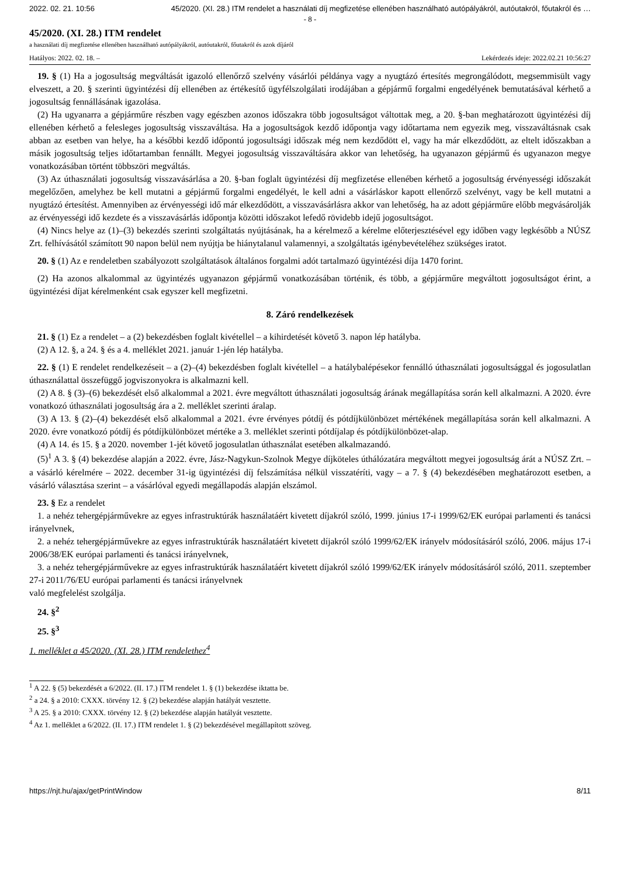2022. 02. 21. 10:56 45/2020. (XI. 28.) ITM rendelet a használati díj megfizetése ellenében használható autópályákról, autóutakról, főutakról és …
- 8 -
45/2020. (XI. 28.) ITM rendelet
a használati díj megfizetése ellenében használható autópályákról, autóutakról, főutakról és azok díjáról
Hatályos: 2022. 02. 18. – Lekérdezés ideje: 2022.02.21 10:56:27
19. § (1) Ha a jogosultság megváltását igazoló ellenőrző szelvény vásárlói példánya vagy a nyugtázó értesítés megrongálódott, megsemmisült vagy elveszett, a 20. § szerinti ügyintézési díj ellenében az értékesítő ügyfélszolgálati irodájában a gépjármű forgalmi engedélyének bemutatásával kérhető a jogosultság fennállásának igazolása.
(2) Ha ugyanarra a gépjárműre részben vagy egészben azonos időszakra több jogosultságot váltottak meg, a 20. §-ban meghatározott ügyintézési díj ellenében kérhető a felesleges jogosultság visszaváltása. Ha a jogosultságok kezdő időpontja vagy időtartama nem egyezik meg, visszaváltásnak csak abban az esetben van helye, ha a későbbi kezdő időpontú jogosultsági időszak még nem kezdődött el, vagy ha már elkezdődött, az eltelt időszakban a másik jogosultság teljes időtartamban fennállt. Megyei jogosultság visszaváltására akkor van lehetőség, ha ugyanazon gépjármű és ugyanazon megye vonatkozásában történt többszöri megváltás.
(3) Az úthasználati jogosultság visszavásárlása a 20. §-ban foglalt ügyintézési díj megfizetése ellenében kérhető a jogosultság érvényességi időszakát megelőzően, amelyhez be kell mutatni a gépjármű forgalmi engedélyét, le kell adni a vásárláskor kapott ellenőrző szelvényt, vagy be kell mutatni a nyugtázó értesítést. Amennyiben az érvényességi idő már elkezdődött, a visszavásárlásra akkor van lehetőség, ha az adott gépjárműre előbb megvásárolják az érvényességi idő kezdete és a visszavásárlás időpontja közötti időszakot lefedő rövidebb idejű jogosultságot.
(4) Nincs helye az (1)–(3) bekezdés szerinti szolgáltatás nyújtásának, ha a kérelmező a kérelme előterjesztésével egy időben vagy legkésőbb a NÚSZ Zrt. felhívásától számított 90 napon belül nem nyújtja be hiánytalanul valamennyi, a szolgáltatás igénybevételéhez szükséges iratot.
20. § (1) Az e rendeletben szabályozott szolgáltatások általános forgalmi adót tartalmazó ügyintézési díja 1470 forint.
(2) Ha azonos alkalommal az ügyintézés ugyanazon gépjármű vonatkozásában történik, és több, a gépjárműre megváltott jogosultságot érint, a ügyintézési díjat kérelmenként csak egyszer kell megfizetni.
8. Záró rendelkezések
21. § (1) Ez a rendelet – a (2) bekezdésben foglalt kivétellel – a kihirdetését követő 3. napon lép hatályba.
(2) A 12. §, a 24. § és a 4. melléklet 2021. január 1-jén lép hatályba.
22. § (1) E rendelet rendelkezéseit – a (2)–(4) bekezdésben foglalt kivétellel – a hatálybalépésekor fennálló úthasználati jogosultsággal és jogosulatlan úthasználattal összefüggő jogviszonyokra is alkalmazni kell.
(2) A 8. § (3)–(6) bekezdését első alkalommal a 2021. évre megváltott úthasználati jogosultság árának megállapítása során kell alkalmazni. A 2020. évre vonatkozó úthasználati jogosultság ára a 2. melléklet szerinti áralap.
(3) A 13. § (2)–(4) bekezdését első alkalommal a 2021. évre érvényes pótdíj és pótdíjkülönbözet mértékének megállapítása során kell alkalmazni. A 2020. évre vonatkozó pótdíj és pótdíjkülönbözet mértéke a 3. melléklet szerinti pótdíjalap és pótdíjkülönbözet-alap.
(4) A 14. és 15. § a 2020. november 1-jét követő jogosulatlan úthasználat esetében alkalmazandó.
(5)<sup>1</sup> A 3. § (4) bekezdése alapján a 2022. évre, Jász-Nagykun-Szolnok Megye díjköteles úthálózatára megváltott megyei jogosultság árát a NÚSZ Zrt. – a vásárló kérelmére – 2022. december 31-ig ügyintézési díj felszámítása nélkül visszatéríti, vagy – a 7. § (4) bekezdésében meghatározott esetben, a vásárló választása szerint – a vásárlóval egyedi megállapodás alapján elszámol.
23. § Ez a rendelet
1. a nehéz tehergépjárművekre az egyes infrastruktúrák használatáért kivetett díjakról szóló, 1999. június 17-i 1999/62/EK európai parlamenti és tanácsi irányelvnek,
2. a nehéz tehergépjárművekre az egyes infrastruktúrák használatáért kivetett díjakról szóló 1999/62/EK irányelv módosításáról szóló, 2006. május 17-i 2006/38/EK európai parlamenti és tanácsi irányelvnek,
3. a nehéz tehergépjárművekre az egyes infrastruktúrák használatáért kivetett díjakról szóló 1999/62/EK irányelv módosításáról szóló, 2011. szeptember 27-i 2011/76/EU európai parlamenti és tanácsi irányelvnek
való megfelelést szolgálja.
24. §<sup>2</sup>
25. §<sup>3</sup>
1. melléklet a 45/2020. (XI. 28.) ITM rendelethez<sup>4</sup>
<sup>1</sup> A 22. § (5) bekezdését a 6/2022. (II. 17.) ITM rendelet 1. § (1) bekezdése iktatta be.
<sup>2</sup> a 24. § a 2010: CXXX. törvény 12. § (2) bekezdése alapján hatályát vesztette.
<sup>3</sup> A 25. § a 2010: CXXX. törvény 12. § (2) bekezdése alapján hatályát vesztette.
<sup>4</sup> Az 1. melléklet a 6/2022. (II. 17.) ITM rendelet 1. § (2) bekezdésével megállapított szöveg.
https://njt.hu/ajax/getPrintWindow 8/11